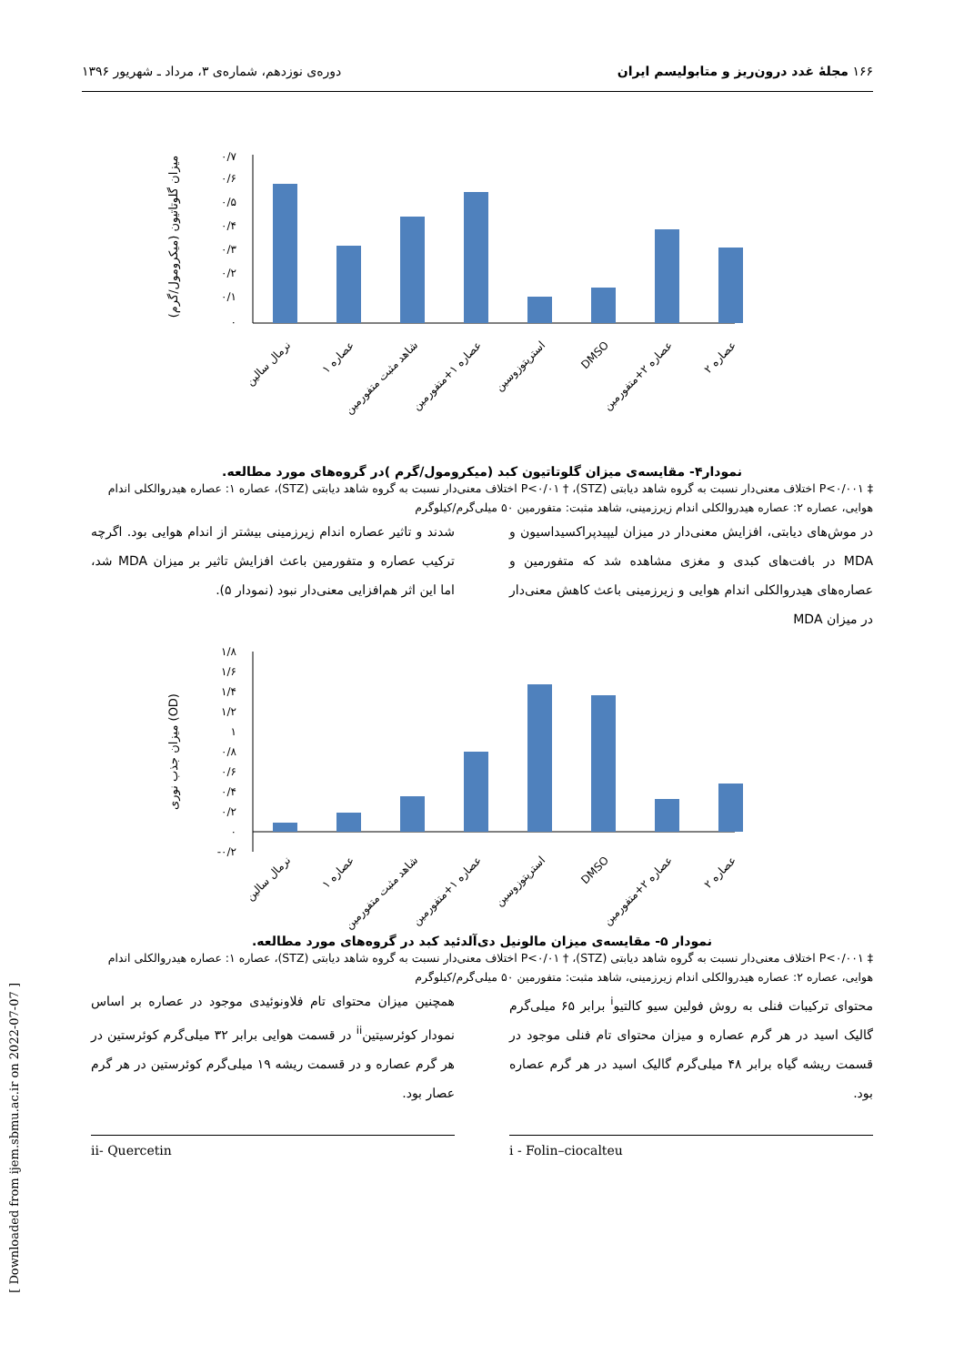۱۶۶ مجلهٔ غدد درون‌ریز و متابولیسم ایران دوره‌ی نوزدهم، شماره‌ی ۳، مرداد ـ شهریور ۱۳۹۶
۰/۷
۰/۶
۰/۵
۰/۴
۰/۳
۰/۲
۰/۱
۰
میزان گلوتاتیون (میکرومول/گرم)
نرمال سالین
عصاره ۱
شاهد مثبت متفورمین
عصاره ۱+متفورمین
استرپتوزوسین
DMSO
عصاره ۲+متفورمین
عصاره ۲
نمودار۴- مقایسه‌ی میزان گلوتاتیون کبد (میکرومول/گرم )در گروه‌های مورد مطالعه.
‡ P<۰/۰۰۱ اختلاف معنی‌دار نسبت به گروه شاهد دیابتی (STZ)، † P<۰/۰۱ اختلاف معنی‌دار نسبت به گروه شاهد دیابتی (STZ)، عصاره ۱: عصاره هیدروالکلی اندام هوایی، عصاره ۲: عصاره هیدروالکلی اندام زیرزمینی، شاهد مثبت: متفورمین ۵۰ میلی‌گرم/کیلوگرم
در موش‌های دیابتی، افزایش معنی‌دار در میزان لیپیدپراکسیداسیون و MDA در بافت‌های کبدی و مغزی مشاهده شد که متفورمین و عصاره‌های هیدروالکلی اندام هوایی و زیرزمینی باعث کاهش معنی‌دار در میزان MDA
شدند و تاثیر عصاره اندام زیرزمینی بیشتر از اندام هوایی بود. اگرچه ترکیب عصاره و متفورمین باعث افزایش تاثیر بر میزان MDA شد، اما این اثر هم‌افزایی معنی‌دار نبود (نمودار ۵).
۱/۸
۱/۶
۱/۴
۱/۲
۱
۰/۸
۰/۶
۰/۴
۰/۲
۰
-۰/۲
میزان جذب نوری (OD)
نرمال سالین
عصاره ۱
شاهد مثبت متفورمین
عصاره ۱+متفورمین
استرپتوزوسین
DMSO
عصاره ۲+متفورمین
عصاره ۲
نمودار ۵- مقایسه‌ی میزان مالونیل دی‌آلدئید کبد در گروه‌های مورد مطالعه.
‡ P<۰/۰۰۱ اختلاف معنی‌دار نسبت به گروه شاهد دیابتی (STZ)، † P<۰/۰۱ اختلاف معنی‌دار نسبت به گروه شاهد دیابتی (STZ)، عصاره ۱: عصاره هیدروالکلی اندام هوایی، عصاره ۲: عصاره هیدروالکلی اندام زیرزمینی، شاهد مثبت: متفورمین ۵۰ میلی‌گرم/کیلوگرم
محتوای ترکیبات فنلی به روش فولین سیو کالتیو<sup>i</sup> برابر ۶۵ میلی‌گرم گالیک اسید در هر گرم عصاره و میزان محتوای تام فنلی موجود در قسمت ریشه گیاه برابر ۴۸ میلی‌گرم گالیک اسید در هر گرم عصاره بود.
همچنین میزان محتوای تام فلاونوئیدی موجود در عصاره بر اساس نمودار کوئرسیتین<sup>ii</sup> در قسمت هوایی برابر ۳۲ میلی‌گرم کوئرستین در هر گرم عصاره و در قسمت ریشه ۱۹ میلی‌گرم کوئرستین در هر گرم عصار بود.
i - Folin–ciocalteu ii- Quercetin
[ Downloaded from ijem.sbmu.ac.ir on 2022-07-07 ]